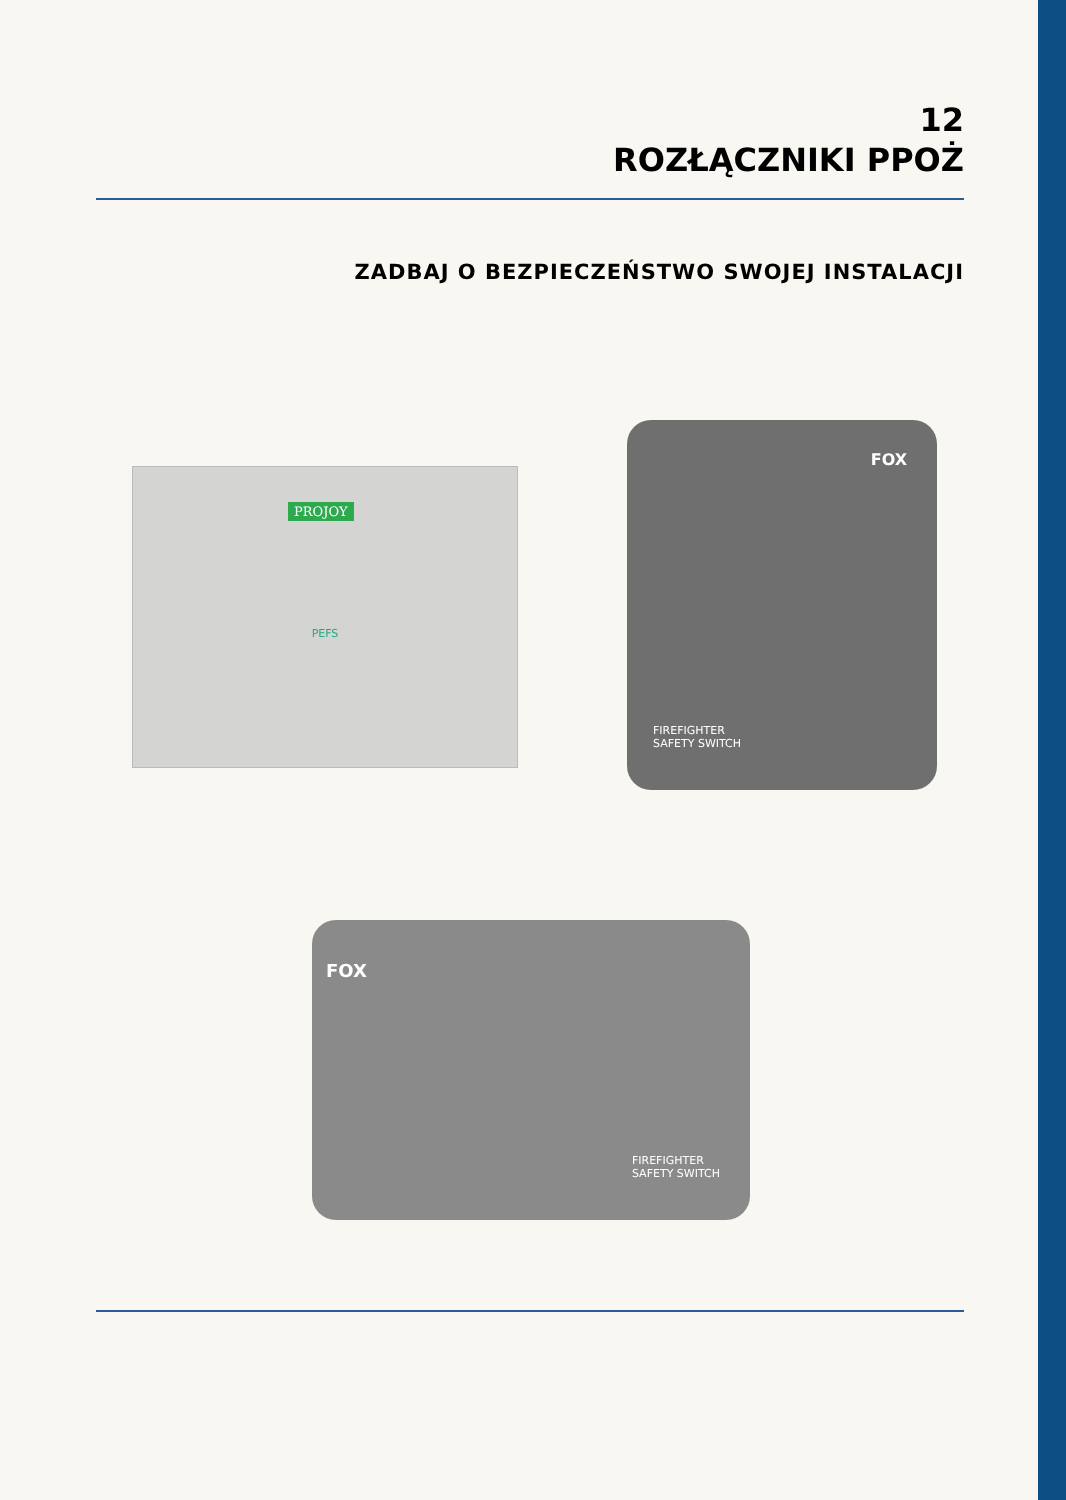12
ROZŁĄCZNIKI PPOŻ
ZADBAJ O BEZPIECZEŃSTWO SWOJEJ INSTALACJI
PROJOY
PEFS
FOX
FIREFIGHTER
SAFETY SWITCH
FOX
FIREFIGHTER
SAFETY SWITCH